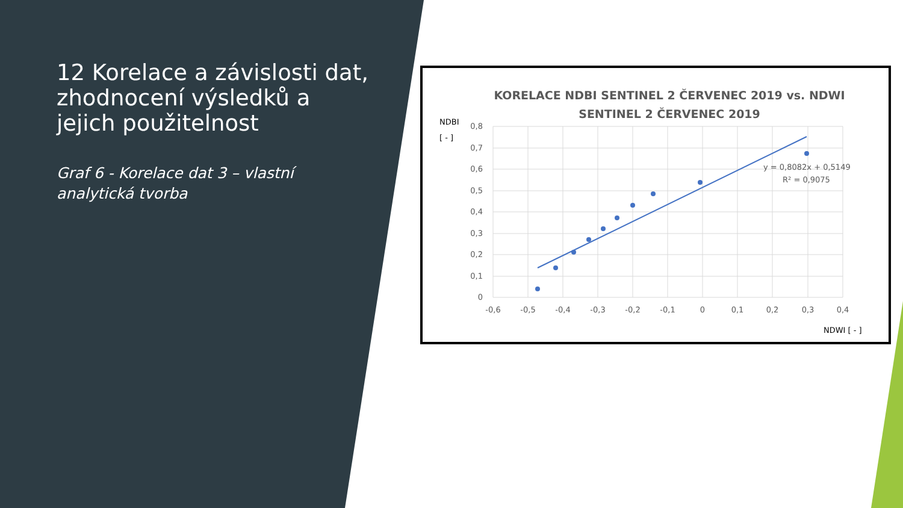12 Korelace a závislosti dat, zhodnocení výsledků a jejich použitelnost
Graf 6 - Korelace dat 3 – vlastní analytická tvorba
KORELACE NDBI SENTINEL 2 ČERVENEC 2019 vs. NDWI SENTINEL 2 ČERVENEC 2019
NDBI
[ - ]
0,8
0,7
0,6
0,5
0,4
0,3
0,2
0,1
0
-0,6
-0,5
-0,4
-0,3
-0,2
-0,1
0
0,1
0,2
0,3
0,4
y = 0,8082x + 0,5149
R² = 0,9075
NDWI [ - ]